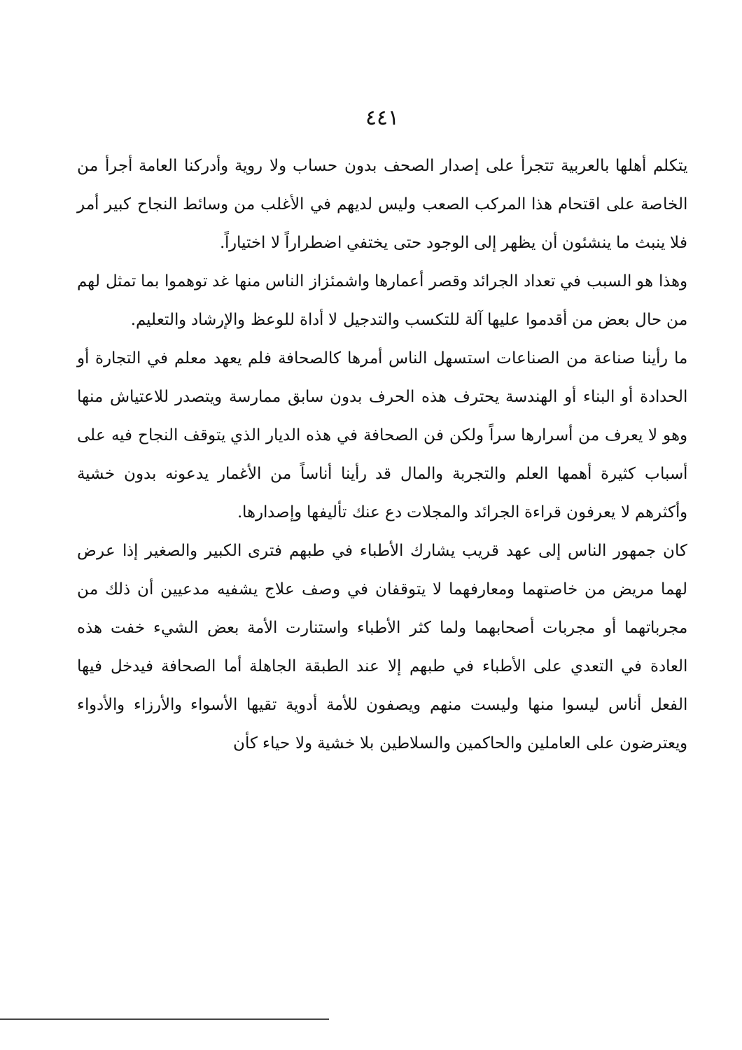٤٤١
يتكلم أهلها بالعربية تتجرأ على إصدار الصحف بدون حساب ولا روية وأدركنا العامة أجرأ من الخاصة على اقتحام هذا المركب الصعب وليس لديهم في الأغلب من وسائط النجاح كبير أمر فلا ينبث ما ينشئون أن يظهر إلى الوجود حتى يختفي اضطراراً لا اختياراً.
وهذا هو السبب في تعداد الجرائد وقصر أعمارها واشمئزاز الناس منها غد توهموا بما تمثل لهم من حال بعض من أقدموا عليها آلة للتكسب والتدجيل لا أداة للوعظ والإرشاد والتعليم.
ما رأينا صناعة من الصناعات استسهل الناس أمرها كالصحافة فلم يعهد معلم في التجارة أو الحدادة أو البناء أو الهندسة يحترف هذه الحرف بدون سابق ممارسة ويتصدر للاعتياش منها وهو لا يعرف من أسرارها سراً ولكن فن الصحافة في هذه الديار الذي يتوقف النجاح فيه على أسباب كثيرة أهمها العلم والتجربة والمال قد رأينا أناساً من الأغمار يدعونه بدون خشية وأكثرهم لا يعرفون قراءة الجرائد والمجلات دع عنك تأليفها وإصدارها.
كان جمهور الناس إلى عهد قريب يشارك الأطباء في طبهم فترى الكبير والصغير إذا عرض لهما مريض من خاصتهما ومعارفهما لا يتوقفان في وصف علاج يشفيه مدعيين أن ذلك من مجرباتهما أو مجربات أصحابهما ولما كثر الأطباء واستنارت الأمة بعض الشيء خفت هذه العادة في التعدي على الأطباء في طبهم إلا عند الطبقة الجاهلة أما الصحافة فيدخل فيها الفعل أناس ليسوا منها وليست منهم ويصفون للأمة أدوية تقيها الأسواء والأرزاء والأدواء ويعترضون على العاملين والحاكمين والسلاطين بلا خشية ولا حياء كأن